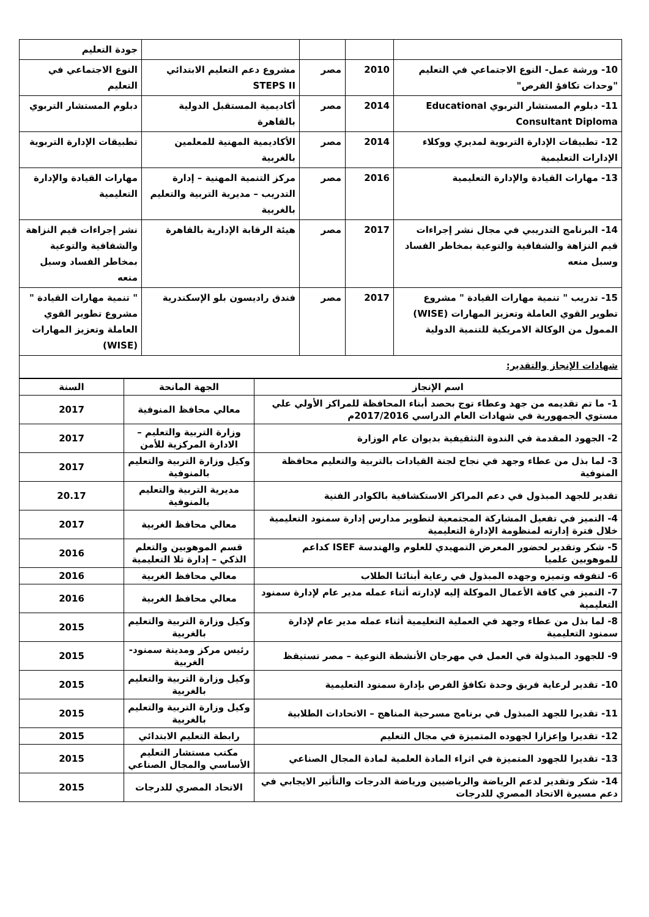| | | | | جودة التعليم |
| 10- ورشة عمل- النوع الاجتماعي في التعليم "وحدات تكافؤ الفرص" | 2010 | مصر | مشروع دعم التعليم الابتدائي STEPS II | النوع الاجتماعي في التعليم |
| 11- دبلوم المستشار التربوي Educational Consultant Diploma | 2014 | مصر | أكاديمية المستقبل الدولية بالقاهرة | دبلوم المستشار التربوي |
| 12- تطبيقات الإدارة التربوية لمديري ووكلاء الإدارات التعليمية | 2014 | مصر | الأكاديمية المهنية للمعلمين بالغربية | تطبيقات الإدارة التربوية |
| 13- مهارات القيادة والإدارة التعليمية | 2016 | مصر | مركز التنمية المهنية – إدارة التدريب – مديرية التربية والتعليم بالغربية | مهارات القيادة والإدارة التعليمية |
| 14- البرنامج التدريبي في مجال نشر إجراءات قيم النزاهة والشفافية والتوعية بمخاطر الفساد وسبل منعه | 2017 | مصر | هيئة الرقابة الإدارية بالقاهرة | نشر إجراءات قيم النزاهة والشفافية والتوعية بمخاطر الفساد وسبل منعه |
| 15- تدريب " تنمية مهارات القيادة " مشروع تطوير القوي العاملة وتعزيز المهارات (WISE) الممول من الوكالة الامريكية للتنمية الدولية | 2017 | مصر | فندق راديسون بلو الإسكندرية | " تنمية مهارات القيادة " مشروع تطوير القوي العاملة وتعزيز المهارات (WISE) |
| شهادات الإنجاز والتقدير: | | | | |
| اسم الإنجاز | الجهة المانحة | السنة |
| --- | --- | --- |
| 1- ما تم تقديمه من جهد وعطاء توج بحصد أبناء المحافظة للمراكز الأولي علي مستوي الجمهورية في شهادات العام الدراسي 2017/2016م | معالي محافظ المنوفية | 2017 |
| 2- الجهود المقدمة في الندوة التثقيفية بديوان عام الوزارة | وزارة التربية والتعليم – الادارة المركزية للأمن | 2017 |
| 3- لما بذل من عطاء وجهد في نجاح لجنة القيادات بالتربية والتعليم محافظة المنوفية | وكيل وزارة التربية والتعليم بالمنوفية | 2017 |
| تقدير للجهد المبذول في دعم المراكز الاستكشافية بالكوادر الفنية | مديرية التربية والتعليم بالمنوفية | 20.17 |
| 4- التميز في تفعيل المشاركة المجتمعية لتطوير مدارس إدارة سمنود التعليمية خلال فترة إدارته لمنظومة الإدارة التعليمية | معالي محافظ الغربية | 2017 |
| 5- شكر وتقدير لحضور المعرض التمهيدي للعلوم والهندسة ISEF كداعم للموهوبين علميا | قسم الموهوبين والتعلم الذكي – إدارة تلا التعليمية | 2016 |
| 6- لتفوقه وتميزه وجهده المبذول في رعاية أبنائنا الطلاب | معالي محافظ الغربية | 2016 |
| 7- التميز في كافة الأعمال الموكلة إليه لإدارته أثناء عمله مدير عام لإدارة سمنود التعليمية | معالي محافظ الغربية | 2016 |
| 8- لما بذل من عطاء وجهد في العملية التعليمية أثناء عمله مدير عام لإدارة سمنود التعليمية | وكيل وزارة التربية والتعليم بالغربية | 2015 |
| 9- للجهود المبذولة في العمل في مهرجان الأنشطة النوعية – مصر تستيقظ | رئيس مركز ومدينة سمنود- الغربية | 2015 |
| 10- تقدير لرعاية فريق وحدة تكافؤ الفرص بإدارة سمنود التعليمية | وكيل وزارة التربية والتعليم بالغربية | 2015 |
| 11- تقديرا للجهد المبذول في برنامج مسرحية المناهج – الاتحادات الطلابية | وكيل وزارة التربية والتعليم بالغربية | 2015 |
| 12- تقديرا وإعزازا لجهوده المتميزة في مجال التعليم | رابطة التعليم الابتدائي | 2015 |
| 13- تقديرا للجهود المتميزة في اثراء المادة العلمية لمادة المجال الصناعي | مكتب مستشار التعليم الأساسي والمجال الصناعي | 2015 |
| 14- شكر وتقدير لدعم الرياضة والرياضيين ورياضة الدرجات والتأثير الايجابي في دعم مسيرة الاتحاد المصري للدرجات | الاتحاد المصري للدرجات | 2015 |